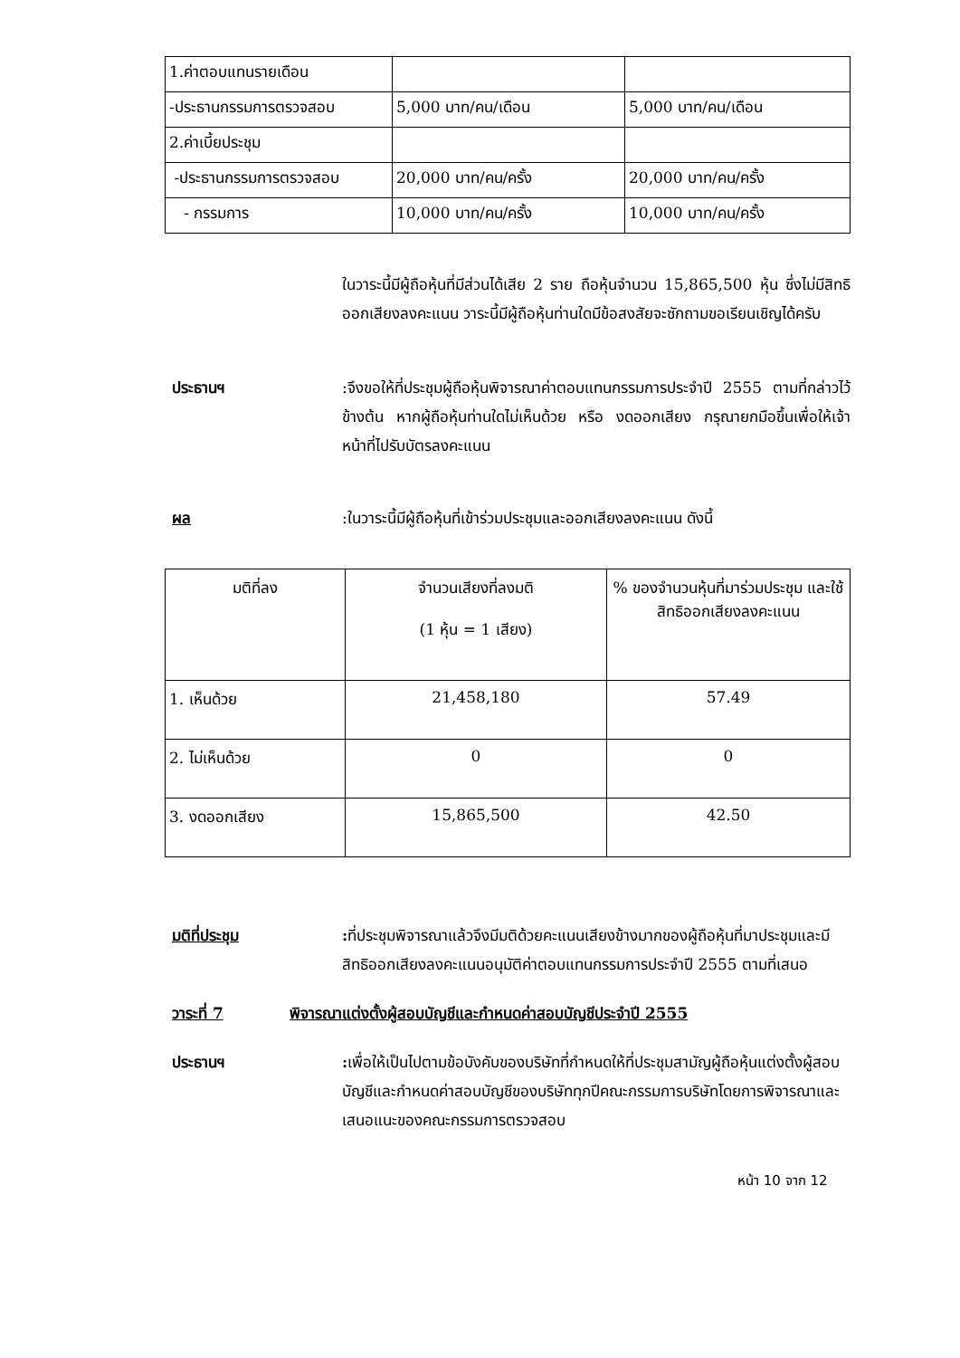| 1.ค่าตอบแทนรายเดือน | | |
| -ประธานกรรมการตรวจสอบ | 5,000 บาท/คน/เดือน | 5,000 บาท/คน/เดือน |
| 2.ค่าเบี้ยประชุม | | |
| -ประธานกรรมการตรวจสอบ | 20,000 บาท/คน/ครั้ง | 20,000 บาท/คน/ครั้ง |
| - กรรมการ | 10,000 บาท/คน/ครั้ง | 10,000 บาท/คน/ครั้ง |
ในวาระนี้มีผู้ถือหุ้นที่มีส่วนได้เสีย 2 ราย ถือหุ้นจำนวน 15,865,500 หุ้น ซึ่งไม่มีสิทธิออกเสียงลงคะแนน วาระนี้มีผู้ถือหุ้นท่านใดมีข้อสงสัยจะซักถามขอเรียนเชิญได้ครับ
ประธานฯ :จึงขอให้ที่ประชุมผู้ถือหุ้นพิจารณาค่าตอบแทนกรรมการประจำปี 2555 ตามที่กล่าวไว้ข้างต้น หากผู้ถือหุ้นท่านใดไม่เห็นด้วย หรือ งดออกเสียง กรุณายกมือขึ้นเพื่อให้เจ้าหน้าที่ไปรับบัตรลงคะแนน
ผล :ในวาระนี้มีผู้ถือหุ้นที่เข้าร่วมประชุมและออกเสียงลงคะแนน ดังนี้
| มติที่ลง | จำนวนเสียงที่ลงมติ (1 หุ้น = 1 เสียง) | % ของจำนวนหุ้นที่มาร่วมประชุม และใช้สิทธิออกเสียงลงคะแนน |
| 1. เห็นด้วย | 21,458,180 | 57.49 |
| 2. ไม่เห็นด้วย | 0 | 0 |
| 3. งดออกเสียง | 15,865,500 | 42.50 |
มติที่ประชุม : ที่ประชุมพิจารณาแล้วจึงมีมติด้วยคะแนนเสียงข้างมากของผู้ถือหุ้นที่มาประชุมและมีสิทธิออกเสียงลงคะแนนอนุมัติค่าตอบแทนกรรมการประจำปี 2555 ตามที่เสนอ
วาระที่ 7 พิจารณาแต่งตั้งผู้สอบบัญชีและกำหนดค่าสอบบัญชีประจำปี 2555
ประธานฯ : เพื่อให้เป็นไปตามข้อบังคับของบริษัทที่กำหนดให้ที่ประชุมสามัญผู้ถือหุ้นแต่งตั้งผู้สอบบัญชีและกำหนดค่าสอบบัญชีของบริษัททุกปีคณะกรรมการบริษัทโดยการพิจารณาและเสนอแนะของคณะกรรมการตรวจสอบ
หน้า 10 จาก 12